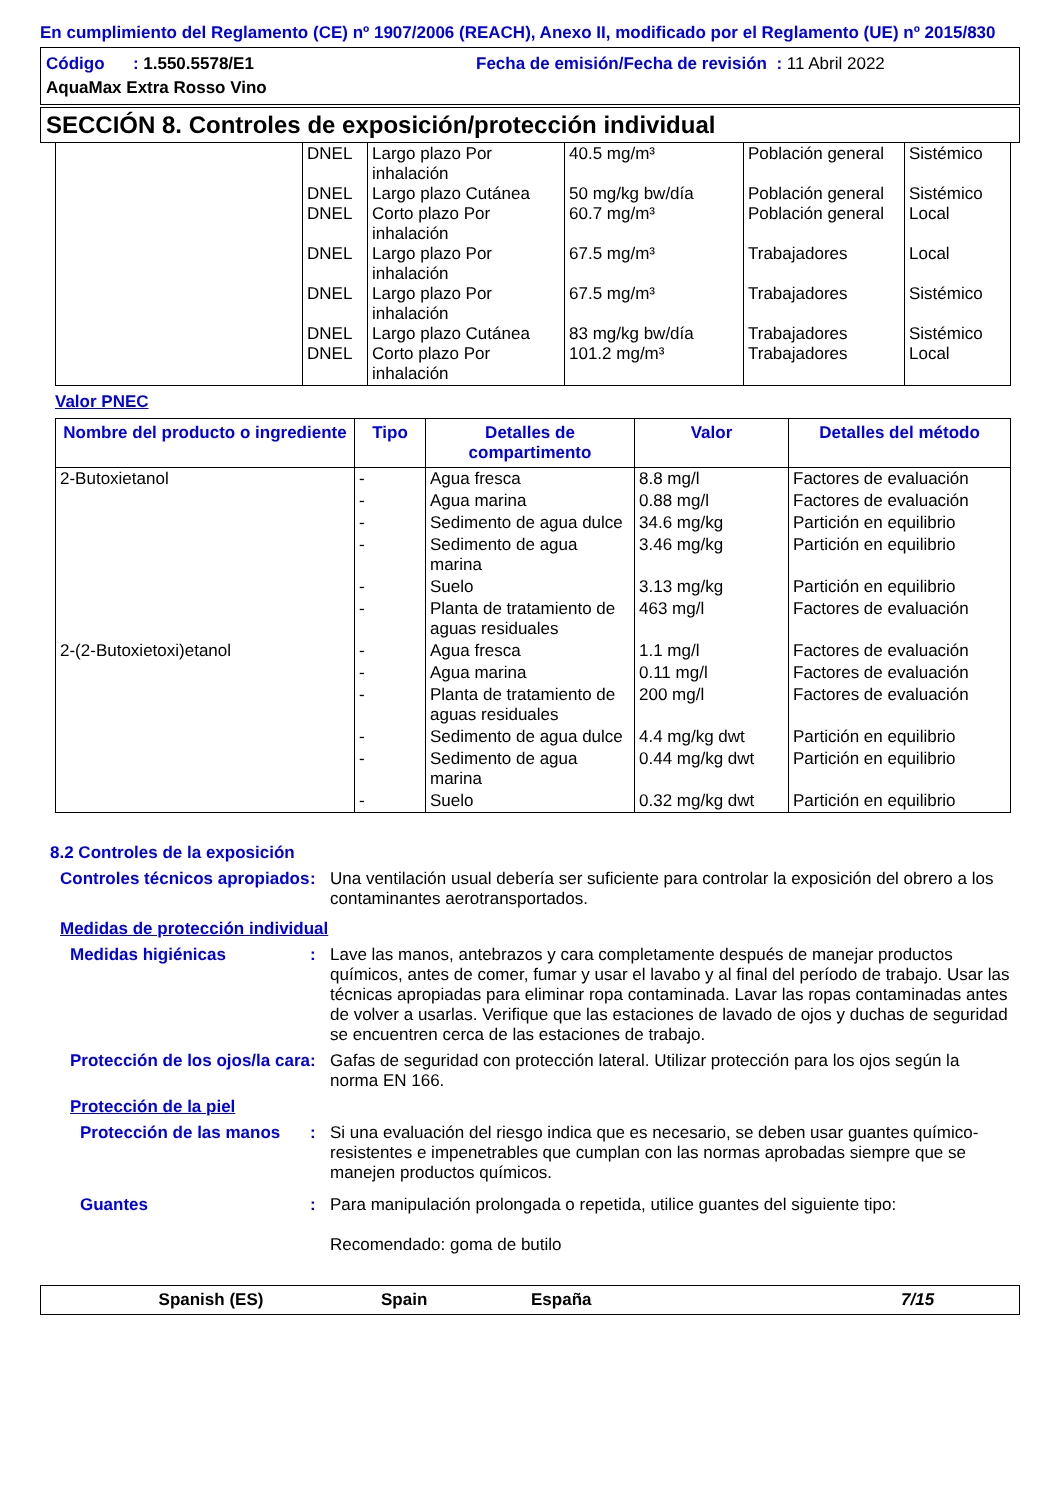En cumplimiento del Reglamento (CE) nº 1907/2006 (REACH), Anexo II, modificado por el Reglamento (UE) nº 2015/830
Código : 1.550.5578/E1 Fecha de emisión/Fecha de revisión : 11 Abril 2022
AquaMax Extra Rosso Vino
SECCIÓN 8. Controles de exposición/protección individual
| | DNEL DNEL DNEL DNEL DNEL DNEL DNEL | Largo plazo Por inhalación Largo plazo Cutánea Corto plazo Por inhalación Largo plazo Por inhalación Largo plazo Por inhalación Largo plazo Cutánea Corto plazo Por inhalación | 40.5 mg/m³ 50 mg/kg bw/día 60.7 mg/m³ 67.5 mg/m³ 67.5 mg/m³ 83 mg/kg bw/día 101.2 mg/m³ | Población general Población general Población general Trabajadores Trabajadores Trabajadores Trabajadores | Sistémico Sistémico Local Local Sistémico Sistémico Local |
Valor PNEC
| Nombre del producto o ingrediente | Tipo | Detalles de compartimento | Valor | Detalles del método |
| --- | --- | --- | --- | --- |
| 2-Butoxietanol | - | Agua fresca | 8.8 mg/l | Factores de evaluación |
| | - | Agua marina | 0.88 mg/l | Factores de evaluación |
| | - | Sedimento de agua dulce | 34.6 mg/kg | Partición en equilibrio |
| | - | Sedimento de agua marina | 3.46 mg/kg | Partición en equilibrio |
| | - | Suelo | 3.13 mg/kg | Partición en equilibrio |
| | - | Planta de tratamiento de aguas residuales | 463 mg/l | Factores de evaluación |
| 2-(2-Butoxietoxi)etanol | - | Agua fresca | 1.1 mg/l | Factores de evaluación |
| | - | Agua marina | 0.11 mg/l | Factores de evaluación |
| | - | Planta de tratamiento de aguas residuales | 200 mg/l | Factores de evaluación |
| | - | Sedimento de agua dulce | 4.4 mg/kg dwt | Partición en equilibrio |
| | - | Sedimento de agua marina | 0.44 mg/kg dwt | Partición en equilibrio |
| | - | Suelo | 0.32 mg/kg dwt | Partición en equilibrio |
8.2 Controles de la exposición
Controles técnicos apropiados
: Una ventilación usual debería ser suficiente para controlar la exposición del obrero a los contaminantes aerotransportados.
Medidas de protección individual
Medidas higiénicas : Lave las manos, antebrazos y cara completamente después de manejar productos químicos, antes de comer, fumar y usar el lavabo y al final del período de trabajo. Usar las técnicas apropiadas para eliminar ropa contaminada. Lavar las ropas contaminadas antes de volver a usarlas. Verifique que las estaciones de lavado de ojos y duchas de seguridad se encuentren cerca de las estaciones de trabajo.
Protección de los ojos/la cara
: Gafas de seguridad con protección lateral. Utilizar protección para los ojos según la norma EN 166.
Protección de la piel
Protección de las manos
: Si una evaluación del riesgo indica que es necesario, se deben usar guantes químico-resistentes e impenetrables que cumplan con las normas aprobadas siempre que se manejen productos químicos.
Guantes : Para manipulación prolongada o repetida, utilice guantes del siguiente tipo:
Recomendado: goma de butilo
Spanish (ES) Spain España 7/15